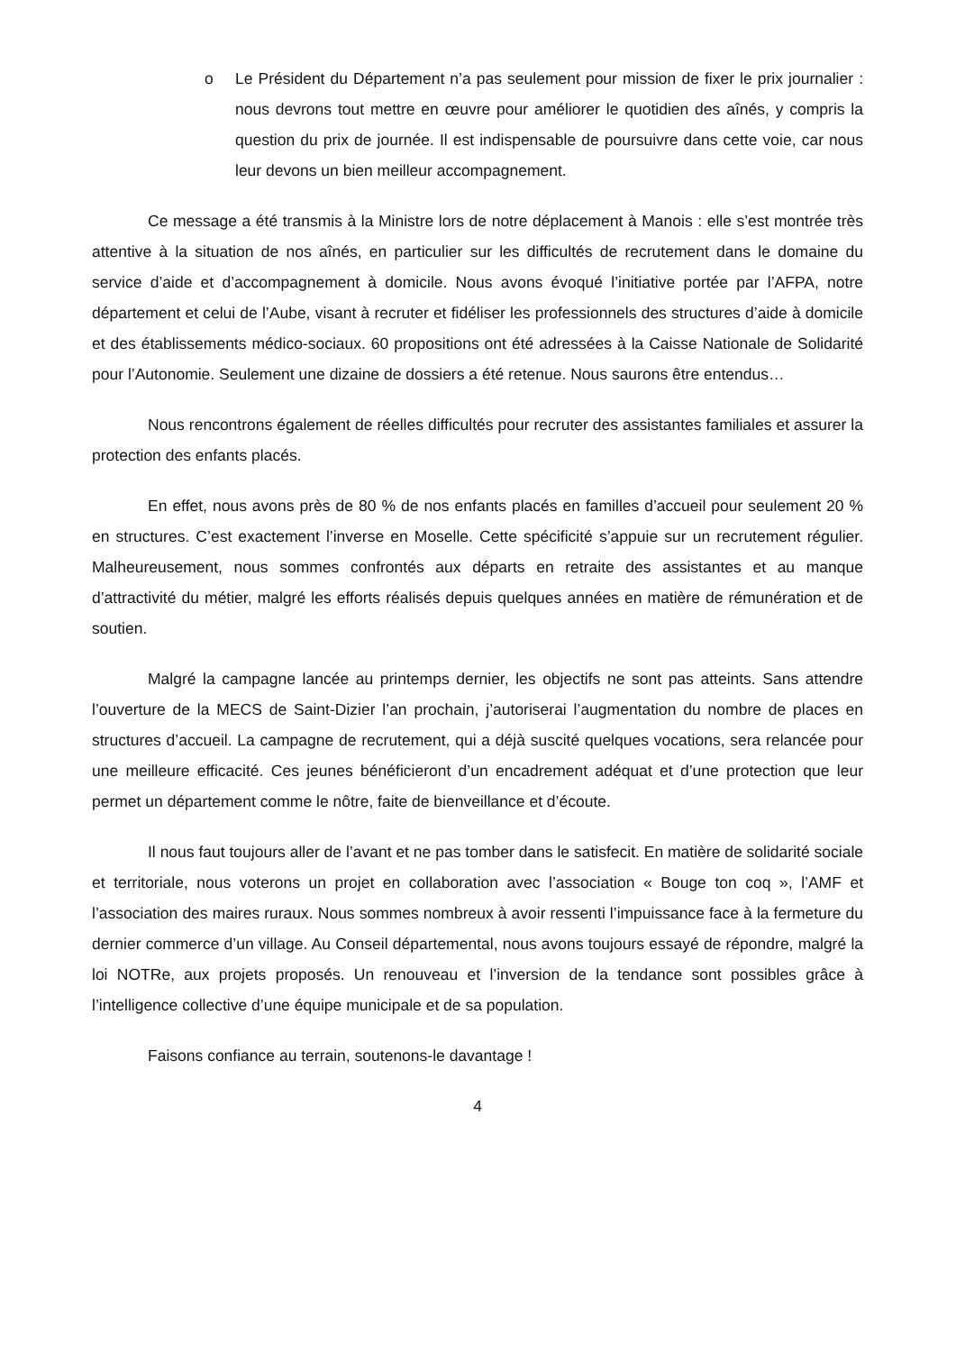o Le Président du Département n’a pas seulement pour mission de fixer le prix journalier : nous devrons tout mettre en œuvre pour améliorer le quotidien des aînés, y compris la question du prix de journée. Il est indispensable de poursuivre dans cette voie, car nous leur devons un bien meilleur accompagnement.
Ce message a été transmis à la Ministre lors de notre déplacement à Manois : elle s’est montrée très attentive à la situation de nos aînés, en particulier sur les difficultés de recrutement dans le domaine du service d’aide et d’accompagnement à domicile. Nous avons évoqué l’initiative portée par l’AFPA, notre département et celui de l’Aube, visant à recruter et fidéliser les professionnels des structures d’aide à domicile et des établissements médico-sociaux. 60 propositions ont été adressées à la Caisse Nationale de Solidarité pour l’Autonomie. Seulement une dizaine de dossiers a été retenue. Nous saurons être entendus…
Nous rencontrons également de réelles difficultés pour recruter des assistantes familiales et assurer la protection des enfants placés.
En effet, nous avons près de 80 % de nos enfants placés en familles d’accueil pour seulement 20 % en structures. C’est exactement l’inverse en Moselle. Cette spécificité s’appuie sur un recrutement régulier. Malheureusement, nous sommes confrontés aux départs en retraite des assistantes et au manque d’attractivité du métier, malgré les efforts réalisés depuis quelques années en matière de rémunération et de soutien.
Malgré la campagne lancée au printemps dernier, les objectifs ne sont pas atteints. Sans attendre l’ouverture de la MECS de Saint-Dizier l’an prochain, j’autoriserai l’augmentation du nombre de places en structures d’accueil. La campagne de recrutement, qui a déjà suscité quelques vocations, sera relancée pour une meilleure efficacité. Ces jeunes bénéficieront d’un encadrement adéquat et d’une protection que leur permet un département comme le nôtre, faite de bienveillance et d’écoute.
Il nous faut toujours aller de l’avant et ne pas tomber dans le satisfecit. En matière de solidarité sociale et territoriale, nous voterons un projet en collaboration avec l’association « Bouge ton coq », l’AMF et l’association des maires ruraux. Nous sommes nombreux à avoir ressenti l’impuissance face à la fermeture du dernier commerce d’un village. Au Conseil départemental, nous avons toujours essayé de répondre, malgré la loi NOTRe, aux projets proposés. Un renouveau et l’inversion de la tendance sont possibles grâce à l’intelligence collective d’une équipe municipale et de sa population.
Faisons confiance au terrain, soutenons-le davantage !
4